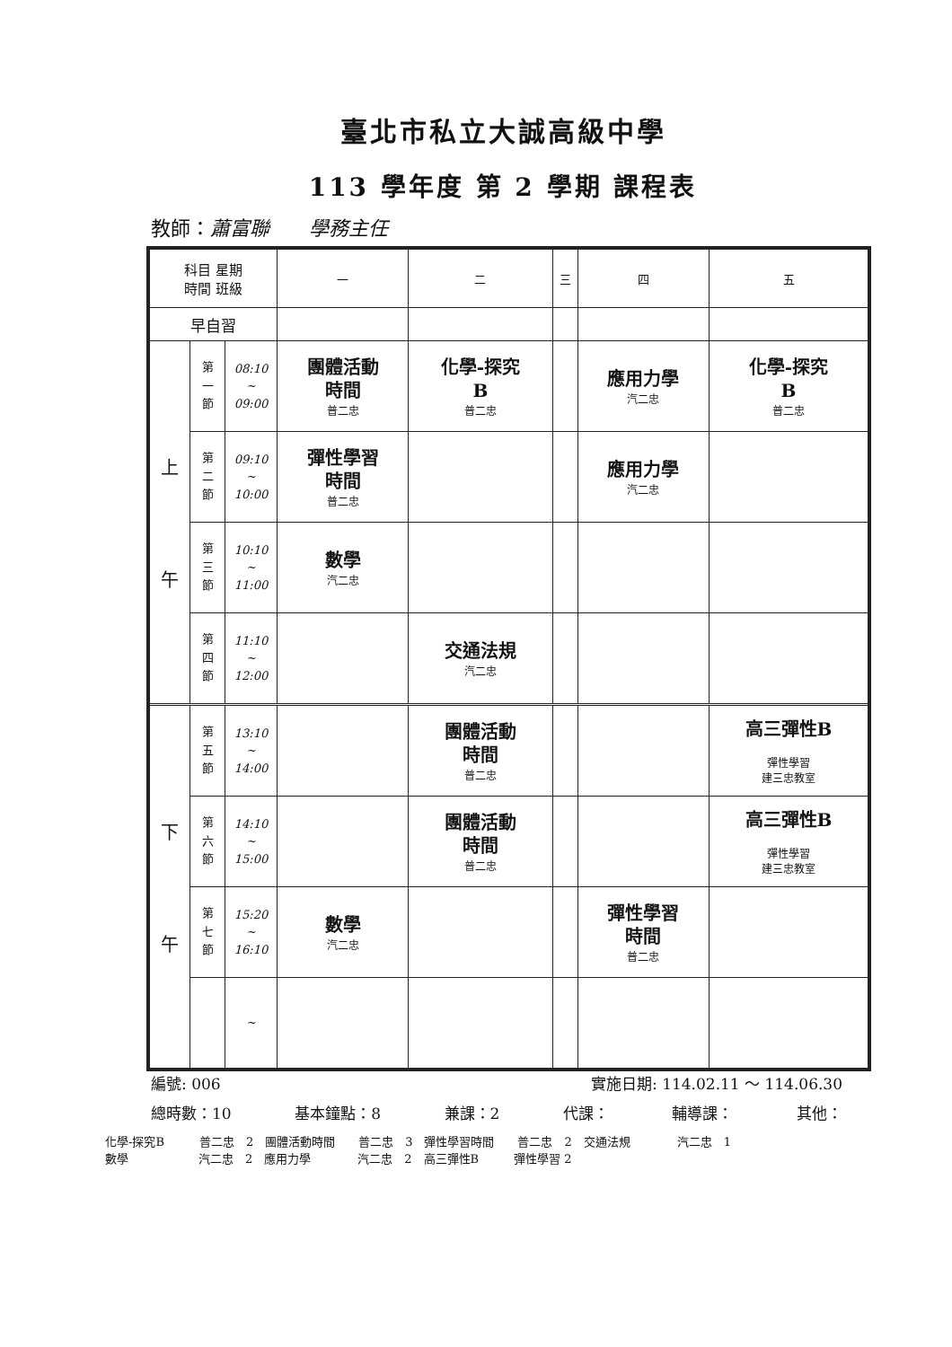臺北市私立大誠高級中學
113 學年度 第 2 學期 課程表
教師：蕭富聯　　學務主任
| 科目 星期 時間 班級 | | | 一 | 二 | 三 | 四 | 五 |
| 早自習 | | | | | | | |
| 上 午 | 第 一 節 | 08:10 ~ 09:00 | 團體活動 時間 普二忠 | 化學-探究 B 普二忠 | | 應用力學 汽二忠 | 化學-探究 B 普二忠 |
| | 第 二 節 | 09:10 ~ 10:00 | 彈性學習 時間 普二忠 | | | 應用力學 汽二忠 | |
| | 第 三 節 | 10:10 ~ 11:00 | 數學 汽二忠 | | | | |
| | 第 四 節 | 11:10 ~ 12:00 | | 交通法規 汽二忠 | | | |
| 下 午 | 第 五 節 | 13:10 ~ 14:00 | | 團體活動 時間 普二忠 | | | 高三彈性B 彈性學習 建三忠教室 |
| | 第 六 節 | 14:10 ~ 15:00 | | 團體活動 時間 普二忠 | | | 高三彈性B 彈性學習 建三忠教室 |
| | 第 七 節 | 15:20 ~ 16:10 | 數學 汽二忠 | | | 彈性學習 時間 普二忠 | |
| | | ~ | | | | | |
編號: 006 實施日期: 114.02.11 ～ 114.06.30
總時數：10 基本鐘點：8 兼課：2 代課： 輔導課： 其他：
化學-探究B　　　普二忠　2　團體活動時間　　普二忠　3　彈性學習時間　　普二忠　2　交通法規　　　　汽二忠　1
數學　　　　　　汽二忠　2　應用力學　　　　汽二忠　2　高三彈性B　　　彈性學習 2